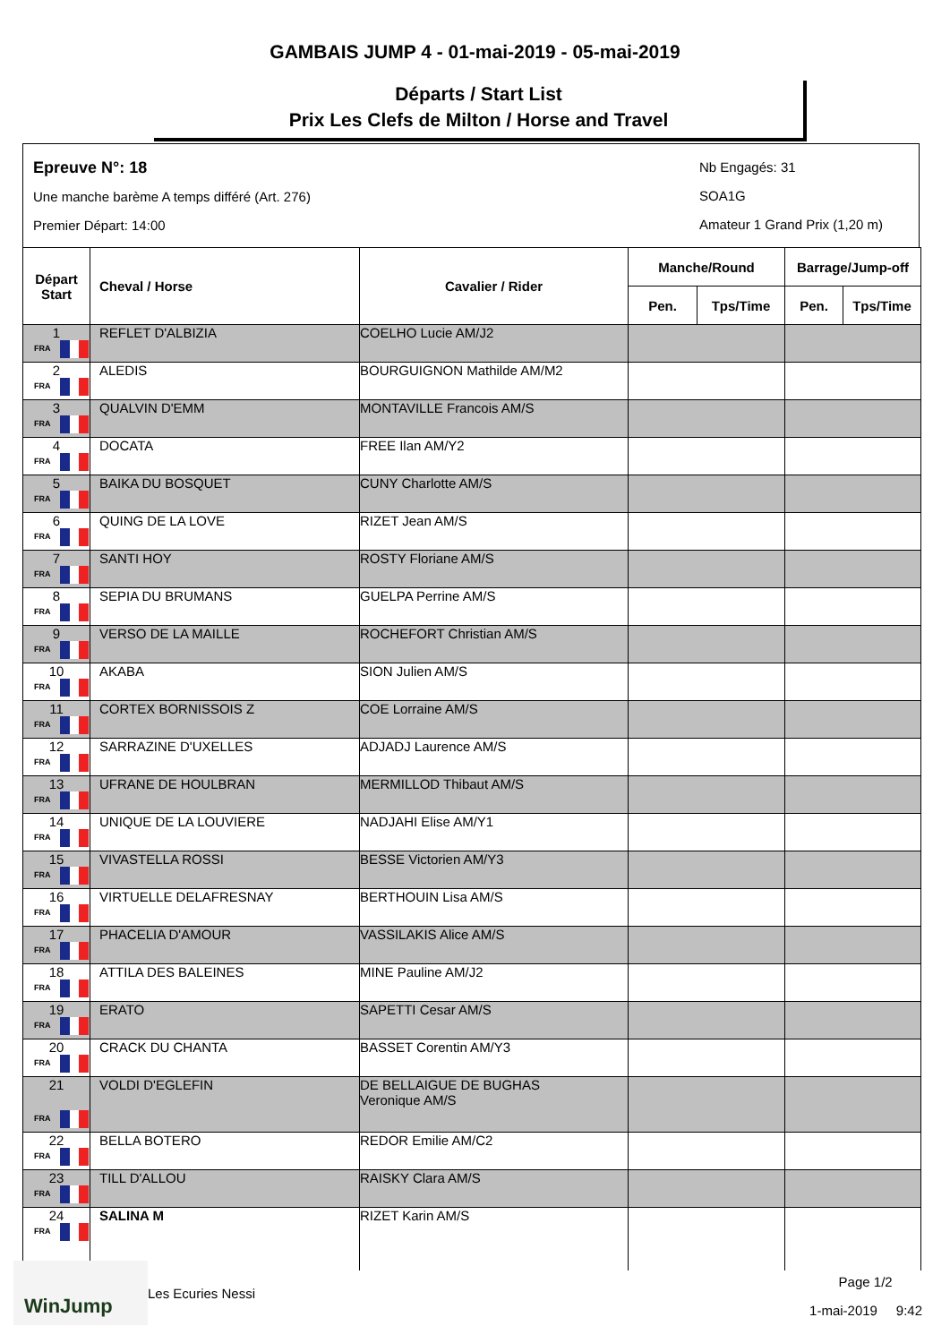GAMBAIS JUMP 4 - 01-mai-2019 - 05-mai-2019
Départs / Start List
Prix Les Clefs de Milton / Horse and Travel
Epreuve N°: 18
Une manche barème A temps différé (Art. 276)
Premier Départ: 14:00
Nb Engagés: 31
SOA1G
Amateur 1 Grand Prix (1,20 m)
| Départ Start | Cheval / Horse | Cavalier / Rider | Manche/Round | | Barrage/Jump-off | |
| --- | --- | --- | --- | --- | --- | --- |
| | | | Pen. | Tps/Time | Pen. | Tps/Time |
| 1 FRA | REFLET D'ALBIZIA | COELHO Lucie AM/J2 | | | | |
| 2 FRA | ALEDIS | BOURGUIGNON Mathilde AM/M2 | | | | |
| 3 FRA | QUALVIN D'EMM | MONTAVILLE Francois AM/S | | | | |
| 4 FRA | DOCATA | FREE Ilan AM/Y2 | | | | |
| 5 FRA | BAIKA DU BOSQUET | CUNY Charlotte AM/S | | | | |
| 6 FRA | QUING DE LA LOVE | RIZET Jean AM/S | | | | |
| 7 FRA | SANTI HOY | ROSTY Floriane AM/S | | | | |
| 8 FRA | SEPIA DU BRUMANS | GUELPA Perrine AM/S | | | | |
| 9 FRA | VERSO DE LA MAILLE | ROCHEFORT Christian AM/S | | | | |
| 10 FRA | AKABA | SION Julien AM/S | | | | |
| 11 FRA | CORTEX BORNISSOIS Z | COE Lorraine AM/S | | | | |
| 12 FRA | SARRAZINE D'UXELLES | ADJADJ Laurence AM/S | | | | |
| 13 FRA | UFRANE DE HOULBRAN | MERMILLOD Thibaut AM/S | | | | |
| 14 FRA | UNIQUE DE LA LOUVIERE | NADJAHI Elise AM/Y1 | | | | |
| 15 FRA | VIVASTELLA ROSSI | BESSE Victorien AM/Y3 | | | | |
| 16 FRA | VIRTUELLE DELAFRESNAY | BERTHOUIN Lisa AM/S | | | | |
| 17 FRA | PHACELIA D'AMOUR | VASSILAKIS Alice AM/S | | | | |
| 18 FRA | ATTILA DES BALEINES | MINE Pauline AM/J2 | | | | |
| 19 FRA | ERATO | SAPETTI Cesar AM/S | | | | |
| 20 FRA | CRACK DU CHANTA | BASSET Corentin AM/Y3 | | | | |
| 21 FRA | VOLDI D'EGLEFIN | DE BELLAIGUE DE BUGHAS Veronique AM/S | | | | |
| 22 FRA | BELLA BOTERO | REDOR Emilie AM/C2 | | | | |
| 23 FRA | TILL D'ALLOU | RAISKY Clara AM/S | | | | |
| 24 FRA | SALINA M | RIZET Karin AM/S | | | | |
WinJump
Les Ecuries Nessi
Page 1/2
1-mai-2019 9:42